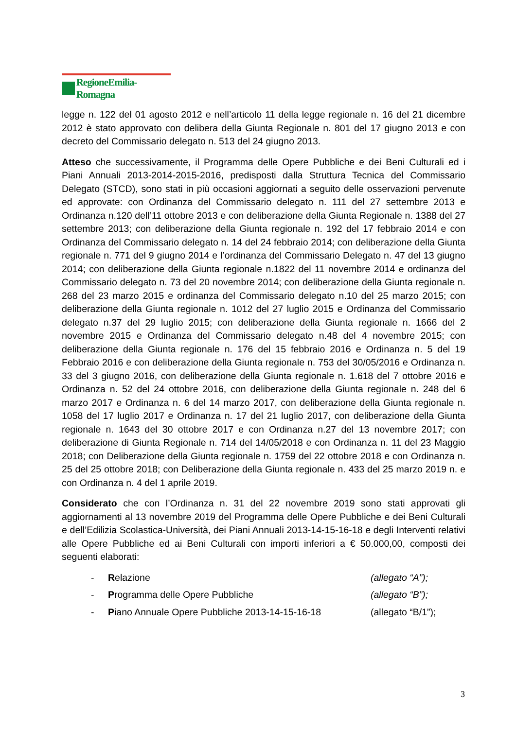RegioneEmilia-Romagna
legge n. 122 del 01 agosto 2012 e nell’articolo 11 della legge regionale n. 16 del 21 dicembre 2012 è stato approvato con delibera della Giunta Regionale n. 801 del 17 giugno 2013 e con decreto del Commissario delegato n. 513 del 24 giugno 2013.
Atteso che successivamente, il Programma delle Opere Pubbliche e dei Beni Culturali ed i Piani Annuali 2013-2014-2015-2016, predisposti dalla Struttura Tecnica del Commissario Delegato (STCD), sono stati in più occasioni aggiornati a seguito delle osservazioni pervenute ed approvate: con Ordinanza del Commissario delegato n. 111 del 27 settembre 2013 e Ordinanza n.120 dell’11 ottobre 2013 e con deliberazione della Giunta Regionale n. 1388 del 27 settembre 2013; con deliberazione della Giunta regionale n. 192 del 17 febbraio 2014 e con Ordinanza del Commissario delegato n. 14 del 24 febbraio 2014; con deliberazione della Giunta regionale n. 771 del 9 giugno 2014 e l’ordinanza del Commissario Delegato n. 47 del 13 giugno 2014; con deliberazione della Giunta regionale n.1822 del 11 novembre 2014 e ordinanza del Commissario delegato n. 73 del 20 novembre 2014; con deliberazione della Giunta regionale n. 268 del 23 marzo 2015 e ordinanza del Commissario delegato n.10 del 25 marzo 2015; con deliberazione della Giunta regionale n. 1012 del 27 luglio 2015 e Ordinanza del Commissario delegato n.37 del 29 luglio 2015; con deliberazione della Giunta regionale n. 1666 del 2 novembre 2015 e Ordinanza del Commissario delegato n.48 del 4 novembre 2015; con deliberazione della Giunta regionale n. 176 del 15 febbraio 2016 e Ordinanza n. 5 del 19 Febbraio 2016 e con deliberazione della Giunta regionale n. 753 del 30/05/2016 e Ordinanza n. 33 del 3 giugno 2016, con deliberazione della Giunta regionale n. 1.618 del 7 ottobre 2016 e Ordinanza n. 52 del 24 ottobre 2016, con deliberazione della Giunta regionale n. 248 del 6 marzo 2017 e Ordinanza n. 6 del 14 marzo 2017, con deliberazione della Giunta regionale n. 1058 del 17 luglio 2017 e Ordinanza n. 17 del 21 luglio 2017, con deliberazione della Giunta regionale n. 1643 del 30 ottobre 2017 e con Ordinanza n.27 del 13 novembre 2017; con deliberazione di Giunta Regionale n. 714 del 14/05/2018 e con Ordinanza n. 11 del 23 Maggio 2018; con Deliberazione della Giunta regionale n. 1759 del 22 ottobre 2018 e con Ordinanza n. 25 del 25 ottobre 2018; con Deliberazione della Giunta regionale n. 433 del 25 marzo 2019 n. e con Ordinanza n. 4 del 1 aprile 2019.
Considerato che con l’Ordinanza n. 31 del 22 novembre 2019 sono stati approvati gli aggiornamenti al 13 novembre 2019 del Programma delle Opere Pubbliche e dei Beni Culturali e dell’Edilizia Scolastica-Università, dei Piani Annuali 2013-14-15-16-18 e degli Interventi relativi alle Opere Pubbliche ed ai Beni Culturali con importi inferiori a € 50.000,00, composti dei seguenti elaborati:
- Relazione (allegato “A”);
- Programma delle Opere Pubbliche (allegato “B”);
- Piano Annuale Opere Pubbliche 2013-14-15-16-18 (allegato “B/1”);
3